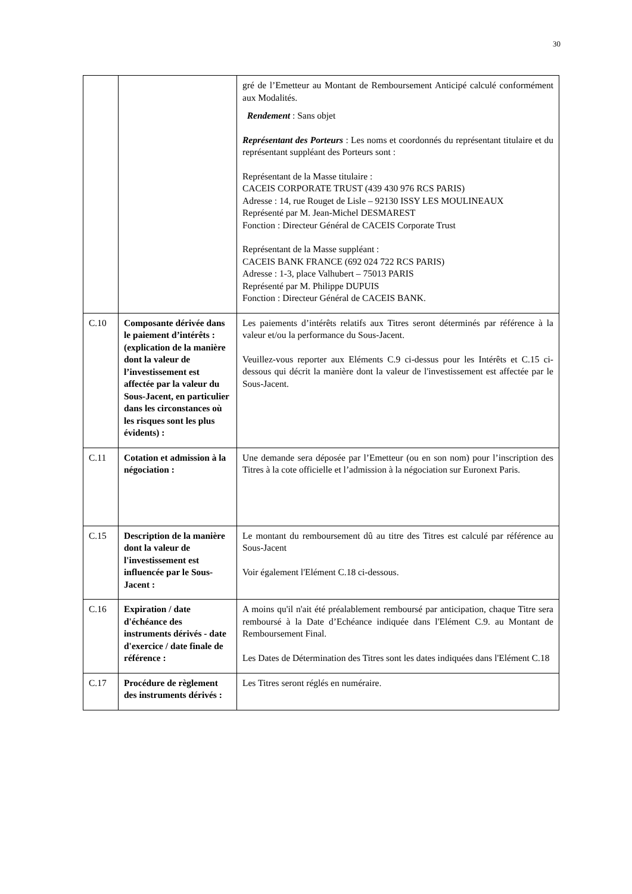30
| | | gré de l’Emetteur au Montant de Remboursement Anticipé calculé conformément aux Modalités. Rendement : Sans objet Représentant des Porteurs : Les noms et coordonnés du représentant titulaire et du représentant suppléant des Porteurs sont : Représentant de la Masse titulaire : CACEIS CORPORATE TRUST (439 430 976 RCS PARIS) Adresse : 14, rue Rouget de Lisle – 92130 ISSY LES MOULINEAUX Représenté par M. Jean-Michel DESMAREST Fonction : Directeur Général de CACEIS Corporate Trust Représentant de la Masse suppléant : CACEIS BANK FRANCE (692 024 722 RCS PARIS) Adresse : 1-3, place Valhubert – 75013 PARIS Représenté par M. Philippe DUPUIS Fonction : Directeur Général de CACEIS BANK. |
| C.10 | Composante dérivée dans le paiement d’intérêts : (explication de la manière dont la valeur de l’investissement est affectée par la valeur du Sous-Jacent, en particulier dans les circonstances où les risques sont les plus évidents) : | Les paiements d’intérêts relatifs aux Titres seront déterminés par référence à la valeur et/ou la performance du Sous-Jacent. Veuillez-vous reporter aux Eléments C.9 ci-dessus pour les Intérêts et C.15 ci-dessous qui décrit la manière dont la valeur de l'investissement est affectée par le Sous-Jacent. |
| C.11 | Cotation et admission à la négociation : | Une demande sera déposée par l’Emetteur (ou en son nom) pour l’inscription des Titres à la cote officielle et l’admission à la négociation sur Euronext Paris. |
| C.15 | Description de la manière dont la valeur de l'investissement est influencée par le Sous-Jacent : | Le montant du remboursement dû au titre des Titres est calculé par référence au Sous-Jacent Voir également l'Elément C.18 ci-dessous. |
| C.16 | Expiration / date d'échéance des instruments dérivés - date d'exercice / date finale de référence : | A moins qu'il n'ait été préalablement remboursé par anticipation, chaque Titre sera remboursé à la Date d’Echéance indiquée dans l'Elément C.9. au Montant de Remboursement Final. Les Dates de Détermination des Titres sont les dates indiquées dans l'Elément C.18 |
| C.17 | Procédure de règlement des instruments dérivés : | Les Titres seront réglés en numéraire. |